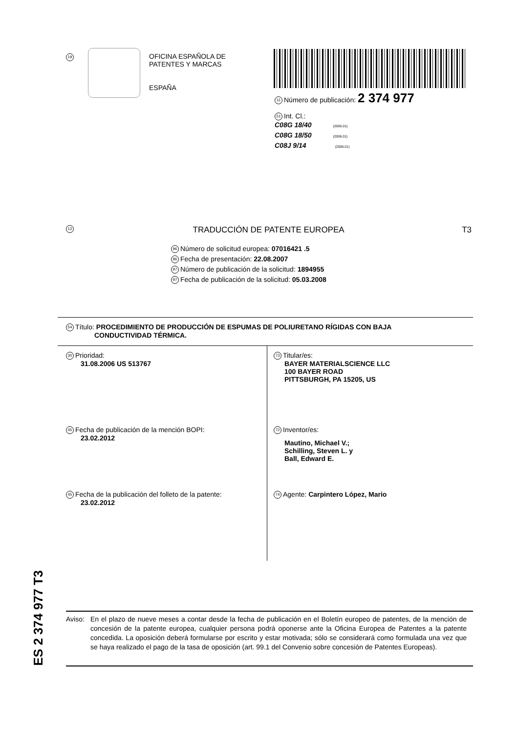19
OFICINA ESPAÑOLA DE
PATENTES Y MARCAS
ESPAÑA
11 Número de publicación: 2 374 977
51 Int. Cl.:
C08G 18/40 (2006.01)
C08G 18/50 (2006.01)
C08J 9/14 (2006.01)
12 TRADUCCIÓN DE PATENTE EUROPEA T3
96 Número de solicitud europea: 07016421 .5
96 Fecha de presentación: 22.08.2007
97 Número de publicación de la solicitud: 1894955
97 Fecha de publicación de la solicitud: 05.03.2008
54 Título: PROCEDIMIENTO DE PRODUCCIÓN DE ESPUMAS DE POLIURETANO RÍGIDAS CON BAJA
CONDUCTIVIDAD TÉRMICA.
30 Prioridad:
31.08.2006 US 513767
45 Fecha de publicación de la mención BOPI:
23.02.2012
45 Fecha de la publicación del folleto de la patente:
23.02.2012
73 Titular/es:
BAYER MATERIALSCIENCE LLC
100 BAYER ROAD
PITTSBURGH, PA 15205, US
72 Inventor/es:
Mautino, Michael V.;
Schilling, Steven L. y
Ball, Edward E.
74 Agente: Carpintero López, Mario
ES 2 374 977 T3
Aviso: En el plazo de nueve meses a contar desde la fecha de publicación en el Boletín europeo de patentes, de la mención de concesión de la patente europea, cualquier persona podrá oponerse ante la Oficina Europea de Patentes a la patente concedida. La oposición deberá formularse por escrito y estar motivada; sólo se considerará como formulada una vez que se haya realizado el pago de la tasa de oposición (art. 99.1 del Convenio sobre concesión de Patentes Europeas).